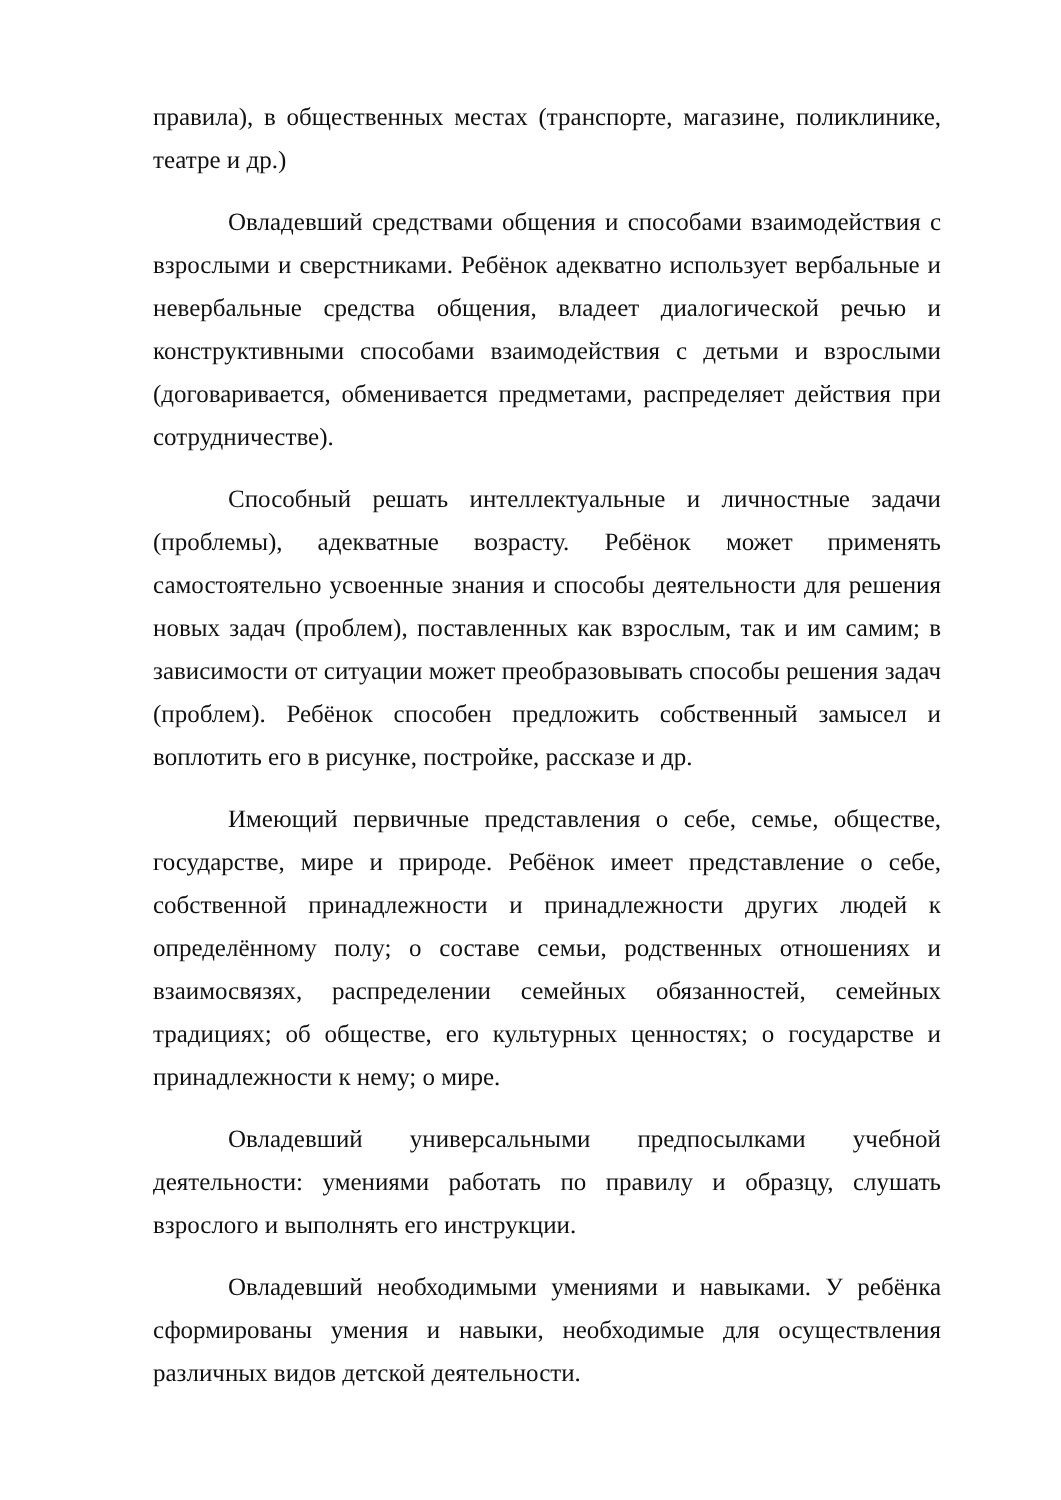правила), в общественных местах (транспорте, магазине, поликлинике, театре и др.)
Овладевший средствами общения и способами взаимодействия с взрослыми и сверстниками. Ребёнок адекватно использует вербальные и невербальные средства общения, владеет диалогической речью и конструктивными способами взаимодействия с детьми и взрослыми (договаривается, обменивается предметами, распределяет действия при сотрудничестве).
Способный решать интеллектуальные и личностные задачи (проблемы), адекватные возрасту. Ребёнок может применять самостоятельно усвоенные знания и способы деятельности для решения новых задач (проблем), поставленных как взрослым, так и им самим; в зависимости от ситуации может преобразовывать способы решения задач (проблем). Ребёнок способен предложить собственный замысел и воплотить его в рисунке, постройке, рассказе и др.
Имеющий первичные представления о себе, семье, обществе, государстве, мире и природе. Ребёнок имеет представление о себе, собственной принадлежности и принадлежности других людей к определённому полу; о составе семьи, родственных отношениях и взаимосвязях, распределении семейных обязанностей, семейных традициях; об обществе, его культурных ценностях; о государстве и принадлежности к нему; о мире.
Овладевший универсальными предпосылками учебной деятельности: умениями работать по правилу и образцу, слушать взрослого и выполнять его инструкции.
Овладевший необходимыми умениями и навыками. У ребёнка сформированы умения и навыки, необходимые для осуществления различных видов детской деятельности.